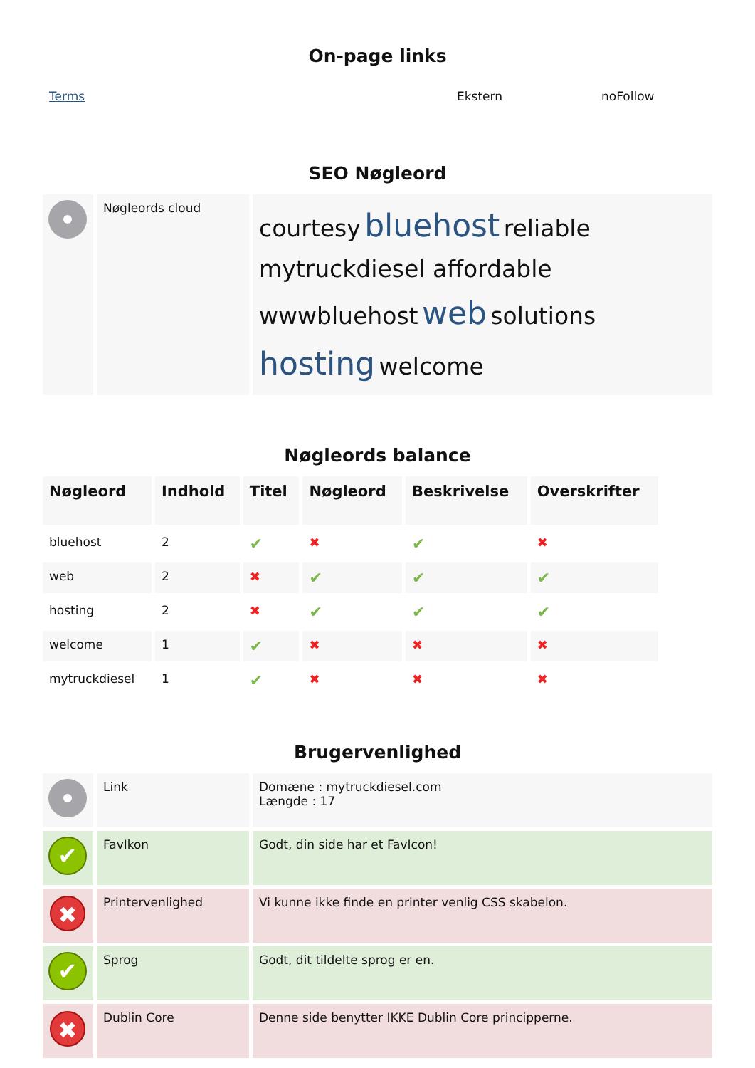On-page links
| Terms | Ekstern | noFollow |
SEO Nøgleord
| | Nøgleords cloud | courtesy bluehost reliable mytruckdiesel affordable wwwbluehost web solutions hosting welcome |
Nøgleords balance
| Nøgleord | Indhold | Titel | Nøgleord | Beskrivelse | Overskrifter |
| --- | --- | --- | --- | --- | --- |
| bluehost | 2 | ✔ | ✖ | ✔ | ✖ |
| web | 2 | ✖ | ✔ | ✔ | ✔ |
| hosting | 2 | ✖ | ✔ | ✔ | ✔ |
| welcome | 1 | ✔ | ✖ | ✖ | ✖ |
| mytruckdiesel | 1 | ✔ | ✖ | ✖ | ✖ |
Brugervenlighed
| | Link | Domæne : mytruckdiesel.com Længde : 17 |
| ✔ | FavIkon | Godt, din side har et FavIcon! |
| ✖ | Printervenlighed | Vi kunne ikke finde en printer venlig CSS skabelon. |
| ✔ | Sprog | Godt, dit tildelte sprog er en. |
| ✖ | Dublin Core | Denne side benytter IKKE Dublin Core principperne. |